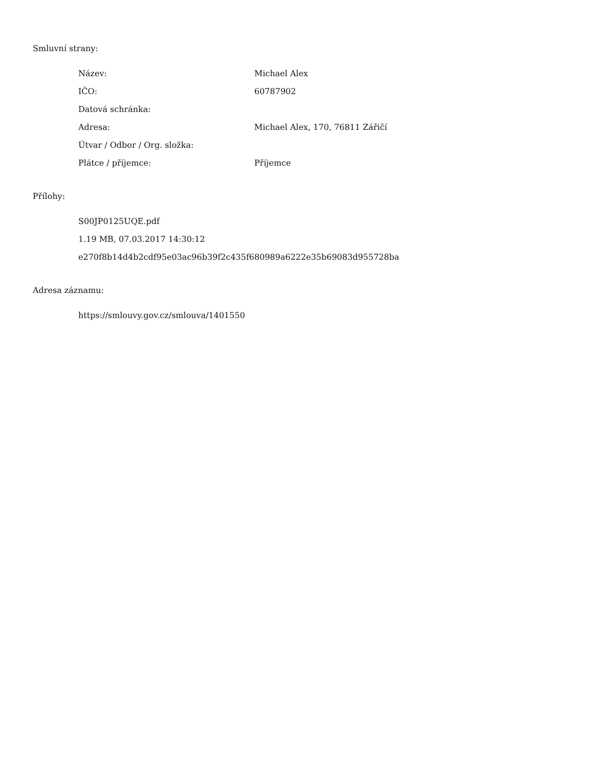Smluvní strany:
| Název: | Michael Alex |
| IČO: | 60787902 |
| Datová schránka: | |
| Adresa: | Michael Alex, 170, 76811 Zářičí |
| Útvar / Odbor / Org. složka: | |
| Plátce / příjemce: | Příjemce |
Přílohy:
S00JP0125UQE.pdf
1.19 MB, 07.03.2017 14:30:12
e270f8b14d4b2cdf95e03ac96b39f2c435f680989a6222e35b69083d955728ba
Adresa záznamu:
https://smlouvy.gov.cz/smlouva/1401550